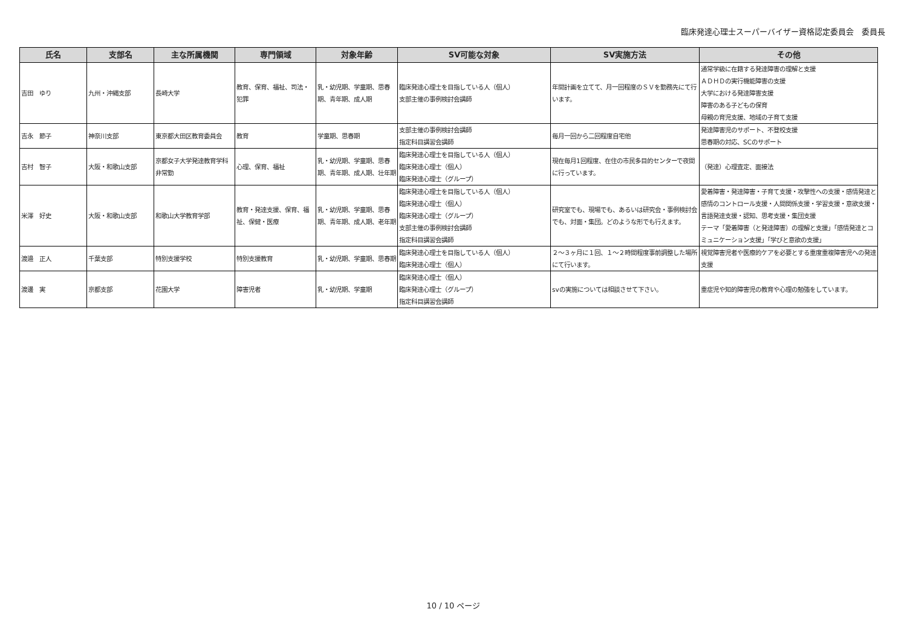臨床発達心理士スーパーバイザー資格認定委員会　委員長
| 氏名 | 支部名 | 主な所属機関 | 専門領域 | 対象年齢 | SV可能な対象 | SV実施方法 | その他 |
| --- | --- | --- | --- | --- | --- | --- | --- |
| 吉田 ゆり | 九州・沖縄支部 | 長崎大学 | 教育、保育、福祉、司法・犯罪 | 乳・幼児期、学童期、思春期、青年期、成人期 | 臨床発達心理士を目指している人（個人） 支部主催の事例検討会講師 | 年間計画を立てて、月一回程度のＳＶを勤務先にて行います。 | 通常学級に在籍する発達障害の理解と支援 ＡＤＨＤの実行機能障害の支援 大学における発達障害支援 障害のある子どもの保育 母親の育児支援、地域の子育て支援 |
| 吉永 節子 | 神奈川支部 | 東京都大田区教育委員会 | 教育 | 学童期、思春期 | 支部主催の事例検討会講師 指定科目講習会講師 | 毎月一回から二回程度自宅他 | 発達障害児のサポート、不登校支援 思春期の対応、SCのサポート |
| 吉村 智子 | 大阪・和歌山支部 | 京都女子大学発達教育学科非常勤 | 心理、保育、福祉 | 乳・幼児期、学童期、思春期、青年期、成人期、壮年期 | 臨床発達心理士を目指している人（個人） 臨床発達心理士（個人） 臨床発達心理士（グループ） | 現在毎月1回程度、在住の市民多目的センターで夜間に行っています。 | （発達）心理査定、面接法 |
| 米澤 好史 | 大阪・和歌山支部 | 和歌山大学教育学部 | 教育・発達支援、保育、福祉、保健・医療 | 乳・幼児期、学童期、思春期、青年期、成人期、老年期 | 臨床発達心理士を目指している人（個人） 臨床発達心理士（個人） 臨床発達心理士（グループ） 支部主催の事例検討会講師 指定科目講習会講師 | 研究室でも、現場でも、あるいは研究会・事例検討会でも、対面・集団。どのような形でも行えます。 | 愛着障害・発達障害・子育て支援・攻撃性への支援・感情発達と感情のコントロール支援・人間関係支援・学習支援・意欲支援・言語発達支援・認知、思考支援・集団支援 テーマ「愛着障害（と発達障害）の理解と支援」「感情発達とコミュニケーション支援」「学びと意欲の支援」 |
| 渡邉 正人 | 千葉支部 | 特別支援学校 | 特別支援教育 | 乳・幼児期、学童期、思春期 | 臨床発達心理士を目指している人（個人） 臨床発達心理士（個人） | ２～３ヶ月に１回、１～２時間程度事前調整した場所にて行います。 | 視覚障害児者や医療的ケアを必要とする重度重複障害児への発達支援 |
| 渡邊 実 | 京都支部 | 花園大学 | 障害児者 | 乳・幼児期、学童期 | 臨床発達心理士（個人） 臨床発達心理士（グループ） 指定科目講習会講師 | svの実施については相談させて下さい。 | 重症児や知的障害児の教育や心理の勉強をしています。 |
10 / 10 ページ